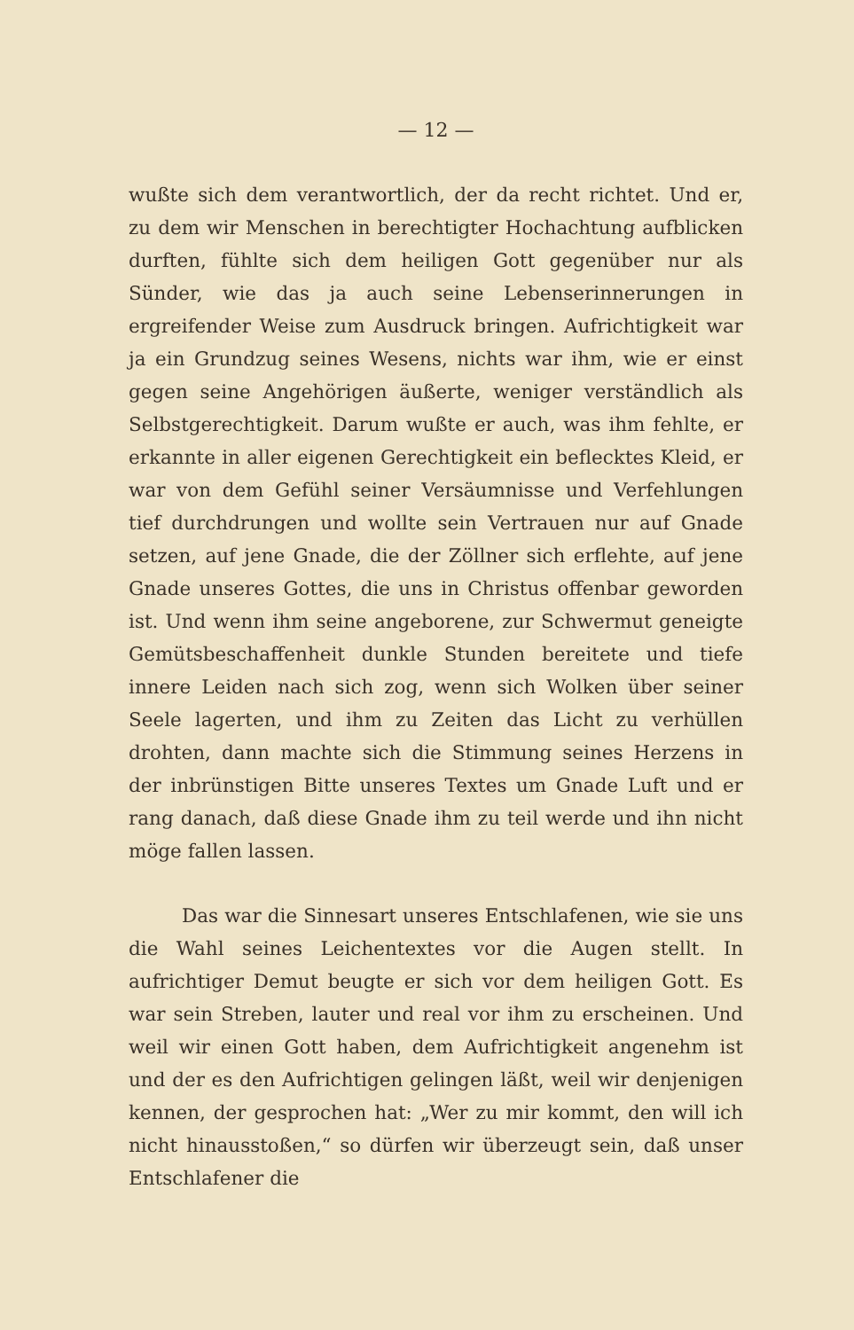— 12 —
wußte sich dem verantwortlich, der da recht richtet. Und er, zu dem wir Menschen in berechtigter Hochachtung aufblicken durften, fühlte sich dem heiligen Gott gegenüber nur als Sünder, wie das ja auch seine Lebenserinnerungen in ergreifender Weise zum Ausdruck bringen. Aufrichtigkeit war ja ein Grundzug seines Wesens, nichts war ihm, wie er einst gegen seine Angehörigen äußerte, weniger verständlich als Selbstgerechtigkeit. Darum wußte er auch, was ihm fehlte, er erkannte in aller eigenen Gerechtigkeit ein beflecktes Kleid, er war von dem Gefühl seiner Versäumnisse und Verfehlungen tief durchdrungen und wollte sein Vertrauen nur auf Gnade setzen, auf jene Gnade, die der Zöllner sich erflehte, auf jene Gnade unseres Gottes, die uns in Christus offenbar geworden ist. Und wenn ihm seine angeborene, zur Schwermut geneigte Gemütsbeschaffenheit dunkle Stunden bereitete und tiefe innere Leiden nach sich zog, wenn sich Wolken über seiner Seele lagerten, und ihm zu Zeiten das Licht zu verhüllen drohten, dann machte sich die Stimmung seines Herzens in der inbrünstigen Bitte unseres Textes um Gnade Luft und er rang danach, daß diese Gnade ihm zu teil werde und ihn nicht möge fallen lassen.
Das war die Sinnesart unseres Entschlafenen, wie sie uns die Wahl seines Leichentextes vor die Augen stellt. In aufrichtiger Demut beugte er sich vor dem heiligen Gott. Es war sein Streben, lauter und real vor ihm zu erscheinen. Und weil wir einen Gott haben, dem Aufrichtigkeit angenehm ist und der es den Aufrichtigen gelingen läßt, weil wir denjenigen kennen, der gesprochen hat: „Wer zu mir kommt, den will ich nicht hinausstoßen,“ so dürfen wir überzeugt sein, daß unser Entschlafener die